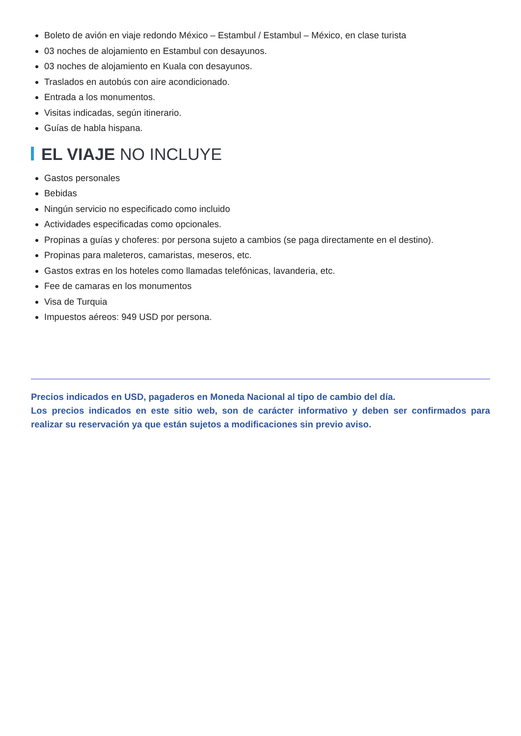Boleto de avión en viaje redondo México – Estambul / Estambul – México, en clase turista
03 noches de alojamiento en Estambul con desayunos.
03 noches de alojamiento en Kuala con desayunos.
Traslados en autobús con aire acondicionado.
Entrada a los monumentos.
Visitas indicadas, según itinerario.
Guías de habla hispana.
EL VIAJE NO INCLUYE
Gastos personales
Bebidas
Ningún servicio no especificado como incluido
Actividades especificadas como opcionales.
Propinas a guías y choferes: por persona sujeto a cambios (se paga directamente en el destino).
Propinas para maleteros, camaristas, meseros, etc.
Gastos extras en los hoteles como llamadas telefónicas, lavanderia, etc.
Fee de camaras en los monumentos
Visa de Turquia
Impuestos aéreos: 949 USD por persona.
Precios indicados en USD, pagaderos en Moneda Nacional al tipo de cambio del día.
Los precios indicados en este sitio web, son de carácter informativo y deben ser confirmados para realizar su reservación ya que están sujetos a modificaciones sin previo aviso.